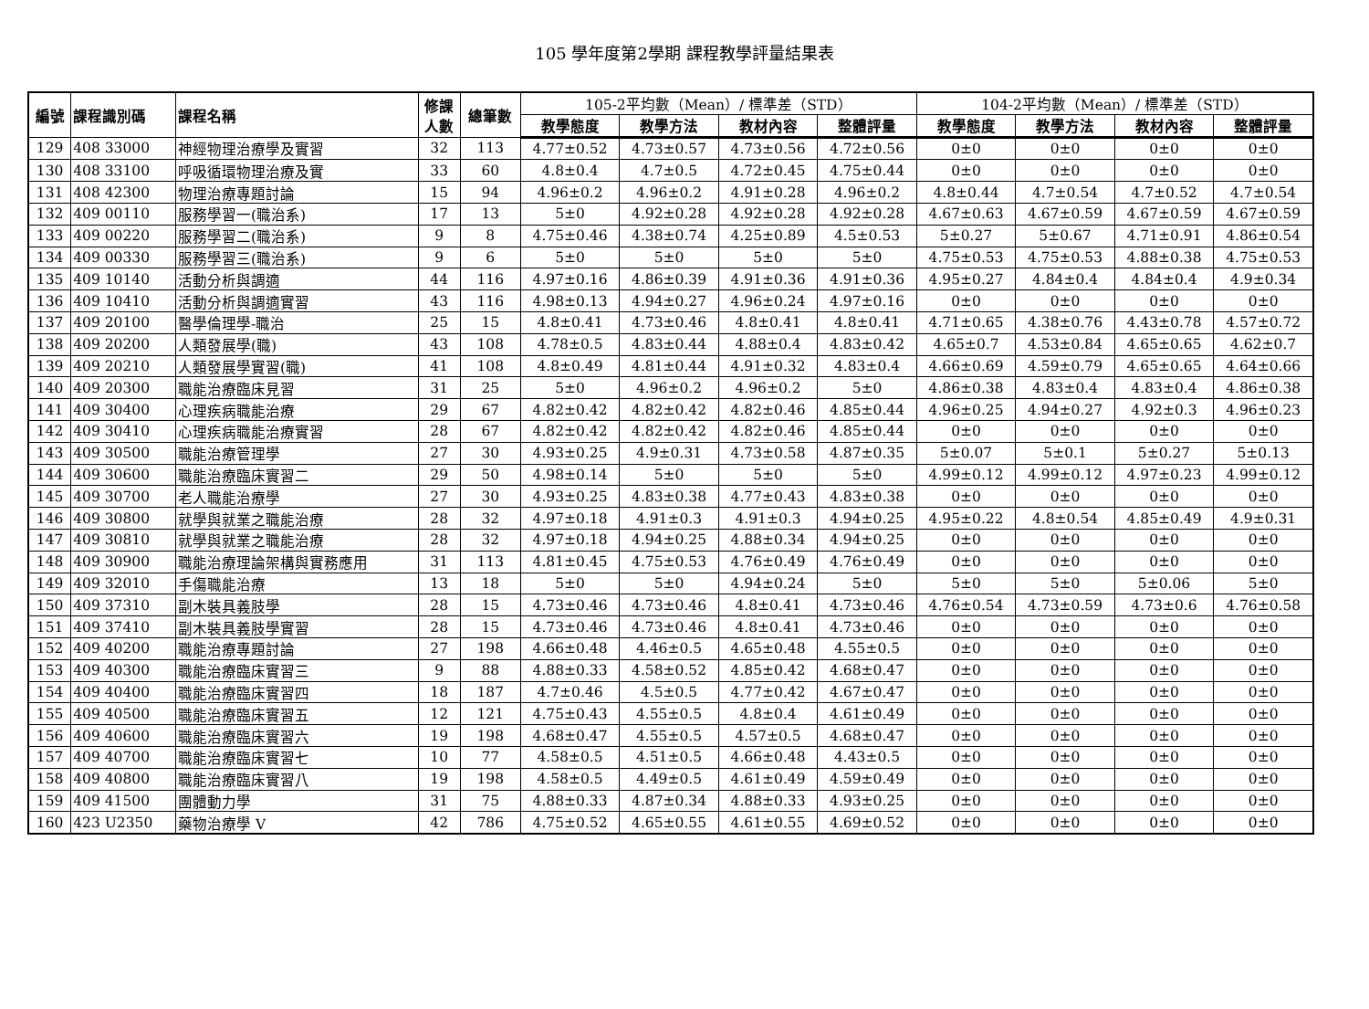105 學年度第2學期 課程教學評量結果表
| 編號 | 課程識別碼 | 課程名稱 | 修課 人數 | 總筆數 | 105-2平均數（Mean）/ 標準差（STD） | | | | 104-2平均數（Mean）/ 標準差（STD） | | | |
| --- | --- | --- | --- | --- | --- | --- | --- | --- | --- | --- | --- | --- |
| | | | | | 教學態度 | 教學方法 | 教材內容 | 整體評量 | 教學態度 | 教學方法 | 教材內容 | 整體評量 |
| 129 | 408 33000 | 神經物理治療學及實習 | 32 | 113 | 4.77±0.52 | 4.73±0.57 | 4.73±0.56 | 4.72±0.56 | 0±0 | 0±0 | 0±0 | 0±0 |
| 130 | 408 33100 | 呼吸循環物理治療及實 | 33 | 60 | 4.8±0.4 | 4.7±0.5 | 4.72±0.45 | 4.75±0.44 | 0±0 | 0±0 | 0±0 | 0±0 |
| 131 | 408 42300 | 物理治療專題討論 | 15 | 94 | 4.96±0.2 | 4.96±0.2 | 4.91±0.28 | 4.96±0.2 | 4.8±0.44 | 4.7±0.54 | 4.7±0.52 | 4.7±0.54 |
| 132 | 409 00110 | 服務學習一(職治系) | 17 | 13 | 5±0 | 4.92±0.28 | 4.92±0.28 | 4.92±0.28 | 4.67±0.63 | 4.67±0.59 | 4.67±0.59 | 4.67±0.59 |
| 133 | 409 00220 | 服務學習二(職治系) | 9 | 8 | 4.75±0.46 | 4.38±0.74 | 4.25±0.89 | 4.5±0.53 | 5±0.27 | 5±0.67 | 4.71±0.91 | 4.86±0.54 |
| 134 | 409 00330 | 服務學習三(職治系) | 9 | 6 | 5±0 | 5±0 | 5±0 | 5±0 | 4.75±0.53 | 4.75±0.53 | 4.88±0.38 | 4.75±0.53 |
| 135 | 409 10140 | 活動分析與調適 | 44 | 116 | 4.97±0.16 | 4.86±0.39 | 4.91±0.36 | 4.91±0.36 | 4.95±0.27 | 4.84±0.4 | 4.84±0.4 | 4.9±0.34 |
| 136 | 409 10410 | 活動分析與調適實習 | 43 | 116 | 4.98±0.13 | 4.94±0.27 | 4.96±0.24 | 4.97±0.16 | 0±0 | 0±0 | 0±0 | 0±0 |
| 137 | 409 20100 | 醫學倫理學-職治 | 25 | 15 | 4.8±0.41 | 4.73±0.46 | 4.8±0.41 | 4.8±0.41 | 4.71±0.65 | 4.38±0.76 | 4.43±0.78 | 4.57±0.72 |
| 138 | 409 20200 | 人類發展學(職) | 43 | 108 | 4.78±0.5 | 4.83±0.44 | 4.88±0.4 | 4.83±0.42 | 4.65±0.7 | 4.53±0.84 | 4.65±0.65 | 4.62±0.7 |
| 139 | 409 20210 | 人類發展學實習(職) | 41 | 108 | 4.8±0.49 | 4.81±0.44 | 4.91±0.32 | 4.83±0.4 | 4.66±0.69 | 4.59±0.79 | 4.65±0.65 | 4.64±0.66 |
| 140 | 409 20300 | 職能治療臨床見習 | 31 | 25 | 5±0 | 4.96±0.2 | 4.96±0.2 | 5±0 | 4.86±0.38 | 4.83±0.4 | 4.83±0.4 | 4.86±0.38 |
| 141 | 409 30400 | 心理疾病職能治療 | 29 | 67 | 4.82±0.42 | 4.82±0.42 | 4.82±0.46 | 4.85±0.44 | 4.96±0.25 | 4.94±0.27 | 4.92±0.3 | 4.96±0.23 |
| 142 | 409 30410 | 心理疾病職能治療實習 | 28 | 67 | 4.82±0.42 | 4.82±0.42 | 4.82±0.46 | 4.85±0.44 | 0±0 | 0±0 | 0±0 | 0±0 |
| 143 | 409 30500 | 職能治療管理學 | 27 | 30 | 4.93±0.25 | 4.9±0.31 | 4.73±0.58 | 4.87±0.35 | 5±0.07 | 5±0.1 | 5±0.27 | 5±0.13 |
| 144 | 409 30600 | 職能治療臨床實習二 | 29 | 50 | 4.98±0.14 | 5±0 | 5±0 | 5±0 | 4.99±0.12 | 4.99±0.12 | 4.97±0.23 | 4.99±0.12 |
| 145 | 409 30700 | 老人職能治療學 | 27 | 30 | 4.93±0.25 | 4.83±0.38 | 4.77±0.43 | 4.83±0.38 | 0±0 | 0±0 | 0±0 | 0±0 |
| 146 | 409 30800 | 就學與就業之職能治療 | 28 | 32 | 4.97±0.18 | 4.91±0.3 | 4.91±0.3 | 4.94±0.25 | 4.95±0.22 | 4.8±0.54 | 4.85±0.49 | 4.9±0.31 |
| 147 | 409 30810 | 就學與就業之職能治療 | 28 | 32 | 4.97±0.18 | 4.94±0.25 | 4.88±0.34 | 4.94±0.25 | 0±0 | 0±0 | 0±0 | 0±0 |
| 148 | 409 30900 | 職能治療理論架構與實務應用 | 31 | 113 | 4.81±0.45 | 4.75±0.53 | 4.76±0.49 | 4.76±0.49 | 0±0 | 0±0 | 0±0 | 0±0 |
| 149 | 409 32010 | 手傷職能治療 | 13 | 18 | 5±0 | 5±0 | 4.94±0.24 | 5±0 | 5±0 | 5±0 | 5±0.06 | 5±0 |
| 150 | 409 37310 | 副木裝具義肢學 | 28 | 15 | 4.73±0.46 | 4.73±0.46 | 4.8±0.41 | 4.73±0.46 | 4.76±0.54 | 4.73±0.59 | 4.73±0.6 | 4.76±0.58 |
| 151 | 409 37410 | 副木裝具義肢學實習 | 28 | 15 | 4.73±0.46 | 4.73±0.46 | 4.8±0.41 | 4.73±0.46 | 0±0 | 0±0 | 0±0 | 0±0 |
| 152 | 409 40200 | 職能治療專題討論 | 27 | 198 | 4.66±0.48 | 4.46±0.5 | 4.65±0.48 | 4.55±0.5 | 0±0 | 0±0 | 0±0 | 0±0 |
| 153 | 409 40300 | 職能治療臨床實習三 | 9 | 88 | 4.88±0.33 | 4.58±0.52 | 4.85±0.42 | 4.68±0.47 | 0±0 | 0±0 | 0±0 | 0±0 |
| 154 | 409 40400 | 職能治療臨床實習四 | 18 | 187 | 4.7±0.46 | 4.5±0.5 | 4.77±0.42 | 4.67±0.47 | 0±0 | 0±0 | 0±0 | 0±0 |
| 155 | 409 40500 | 職能治療臨床實習五 | 12 | 121 | 4.75±0.43 | 4.55±0.5 | 4.8±0.4 | 4.61±0.49 | 0±0 | 0±0 | 0±0 | 0±0 |
| 156 | 409 40600 | 職能治療臨床實習六 | 19 | 198 | 4.68±0.47 | 4.55±0.5 | 4.57±0.5 | 4.68±0.47 | 0±0 | 0±0 | 0±0 | 0±0 |
| 157 | 409 40700 | 職能治療臨床實習七 | 10 | 77 | 4.58±0.5 | 4.51±0.5 | 4.66±0.48 | 4.43±0.5 | 0±0 | 0±0 | 0±0 | 0±0 |
| 158 | 409 40800 | 職能治療臨床實習八 | 19 | 198 | 4.58±0.5 | 4.49±0.5 | 4.61±0.49 | 4.59±0.49 | 0±0 | 0±0 | 0±0 | 0±0 |
| 159 | 409 41500 | 團體動力學 | 31 | 75 | 4.88±0.33 | 4.87±0.34 | 4.88±0.33 | 4.93±0.25 | 0±0 | 0±0 | 0±0 | 0±0 |
| 160 | 423 U2350 | 藥物治療學 V | 42 | 786 | 4.75±0.52 | 4.65±0.55 | 4.61±0.55 | 4.69±0.52 | 0±0 | 0±0 | 0±0 | 0±0 |